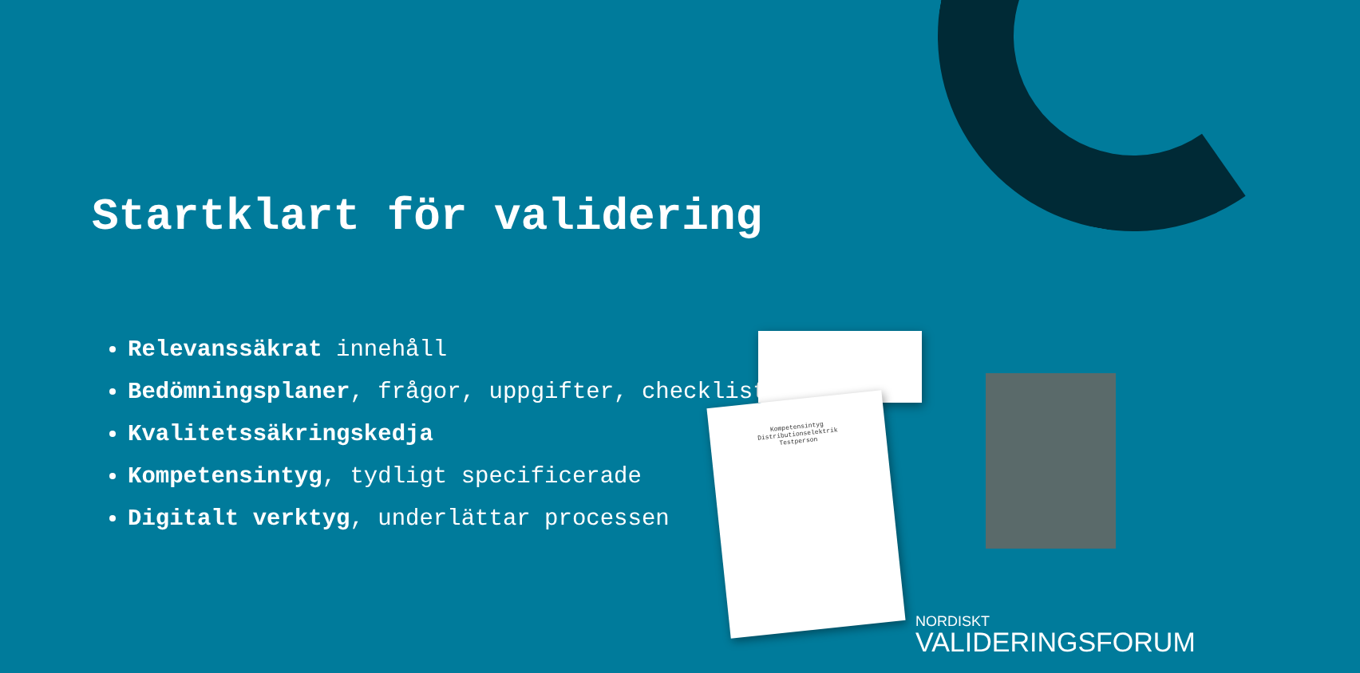Startklart för validering
Relevanssäkrat innehåll
Bedömningsplaner, frågor, uppgifter, checklistor
Kvalitetssäkringskedja
Kompetensintyg, tydligt specificerade
Digitalt verktyg, underlättar processen
Kompetensintyg
Distributionselektrik
Testperson
NORDISKT
VALIDERINGSFORUM